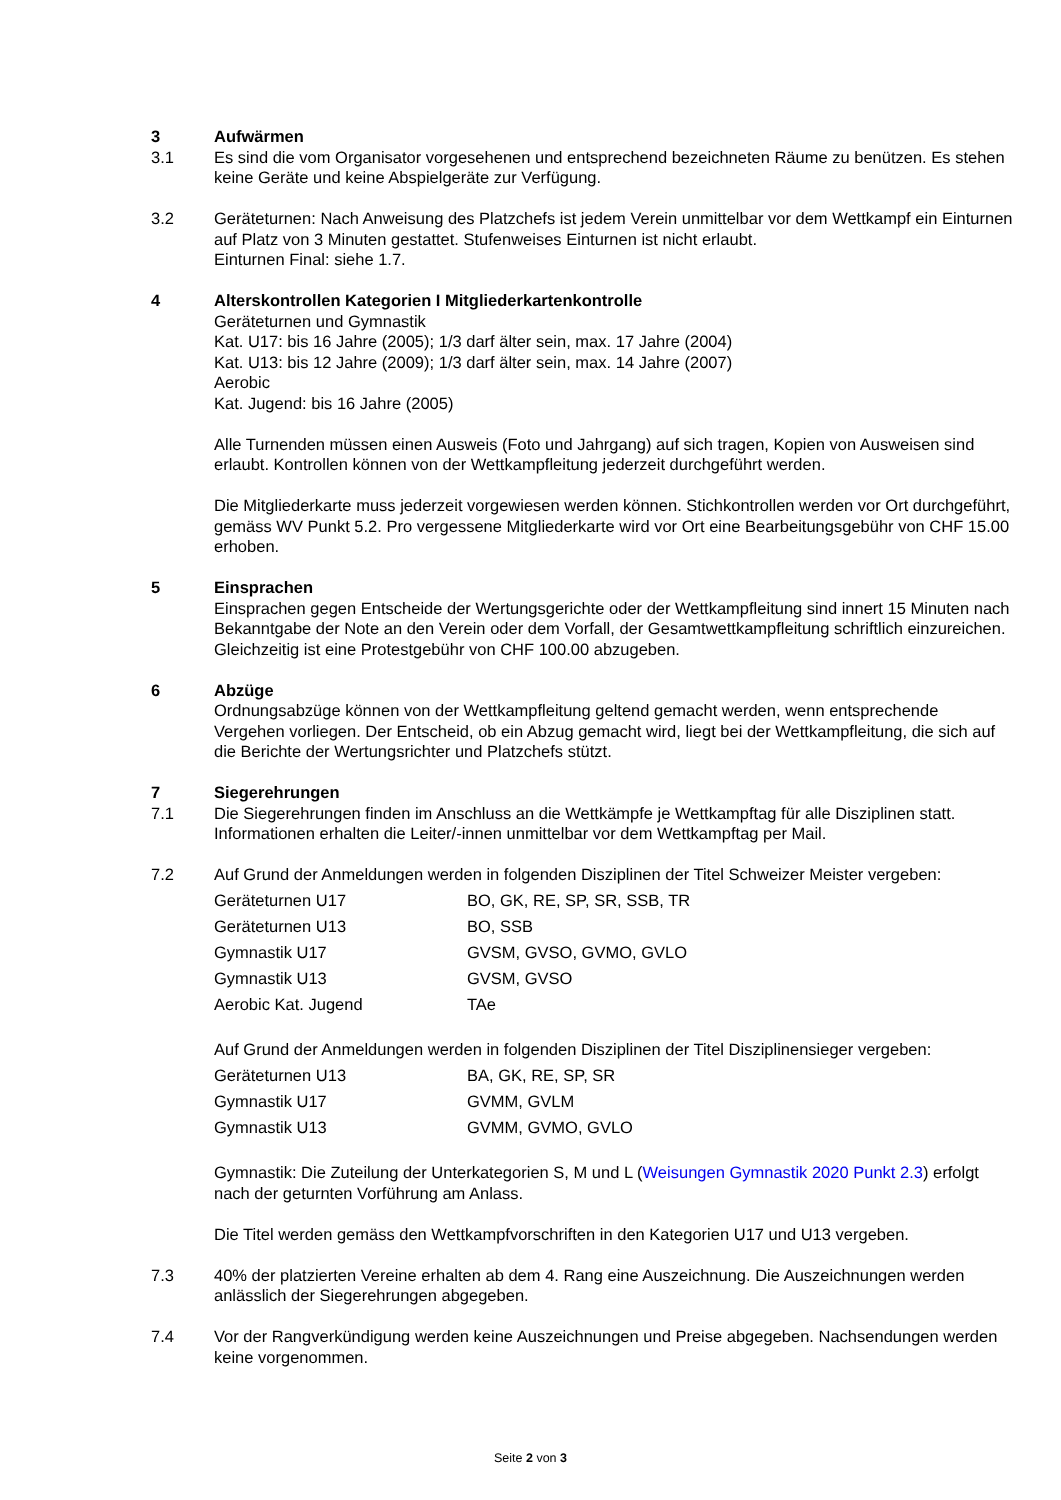3 Aufwärmen
3.1 Es sind die vom Organisator vorgesehenen und entsprechend bezeichneten Räume zu benützen. Es stehen keine Geräte und keine Abspielgeräte zur Verfügung.
3.2 Geräteturnen: Nach Anweisung des Platzchefs ist jedem Verein unmittelbar vor dem Wettkampf ein Einturnen auf Platz von 3 Minuten gestattet. Stufenweises Einturnen ist nicht erlaubt.
Einturnen Final: siehe 1.7.
4 Alterskontrollen Kategorien I Mitgliederkartenkontrolle
Geräteturnen und Gymnastik
Kat. U17: bis 16 Jahre (2005); 1/3 darf älter sein, max. 17 Jahre (2004)
Kat. U13: bis 12 Jahre (2009); 1/3 darf älter sein, max. 14 Jahre (2007)
Aerobic
Kat. Jugend: bis 16 Jahre (2005)
Alle Turnenden müssen einen Ausweis (Foto und Jahrgang) auf sich tragen, Kopien von Ausweisen sind erlaubt. Kontrollen können von der Wettkampfleitung jederzeit durchgeführt werden.
Die Mitgliederkarte muss jederzeit vorgewiesen werden können. Stichkontrollen werden vor Ort durchgeführt, gemäss WV Punkt 5.2. Pro vergessene Mitgliederkarte wird vor Ort eine Bearbeitungsgebühr von CHF 15.00 erhoben.
5 Einsprachen
Einsprachen gegen Entscheide der Wertungsgerichte oder der Wettkampfleitung sind innert 15 Minuten nach Bekanntgabe der Note an den Verein oder dem Vorfall, der Gesamtwettkampfleitung schriftlich einzureichen. Gleichzeitig ist eine Protestgebühr von CHF 100.00 abzugeben.
6 Abzüge
Ordnungsabzüge können von der Wettkampfleitung geltend gemacht werden, wenn entsprechende Vergehen vorliegen. Der Entscheid, ob ein Abzug gemacht wird, liegt bei der Wettkampfleitung, die sich auf die Berichte der Wertungsrichter und Platzchefs stützt.
7 Siegerehrungen
7.1 Die Siegerehrungen finden im Anschluss an die Wettkämpfe je Wettkampftag für alle Disziplinen statt. Informationen erhalten die Leiter/-innen unmittelbar vor dem Wettkampftag per Mail.
7.2 Auf Grund der Anmeldungen werden in folgenden Disziplinen der Titel Schweizer Meister vergeben:
| Geräteturnen U17 | BO, GK, RE, SP, SR, SSB, TR |
| Geräteturnen U13 | BO, SSB |
| Gymnastik U17 | GVSM, GVSO, GVMO, GVLO |
| Gymnastik U13 | GVSM, GVSO |
| Aerobic Kat. Jugend | TAe |
Auf Grund der Anmeldungen werden in folgenden Disziplinen der Titel Disziplinensieger vergeben:
| Geräteturnen U13 | BA, GK, RE, SP, SR |
| Gymnastik U17 | GVMM, GVLM |
| Gymnastik U13 | GVMM, GVMO, GVLO |
Gymnastik: Die Zuteilung der Unterkategorien S, M und L (Weisungen Gymnastik 2020 Punkt 2.3) erfolgt nach der geturnten Vorführung am Anlass.
Die Titel werden gemäss den Wettkampfvorschriften in den Kategorien U17 und U13 vergeben.
7.3 40% der platzierten Vereine erhalten ab dem 4. Rang eine Auszeichnung. Die Auszeichnungen werden anlässlich der Siegerehrungen abgegeben.
7.4 Vor der Rangverkündigung werden keine Auszeichnungen und Preise abgegeben. Nachsendungen werden keine vorgenommen.
Seite 2 von 3